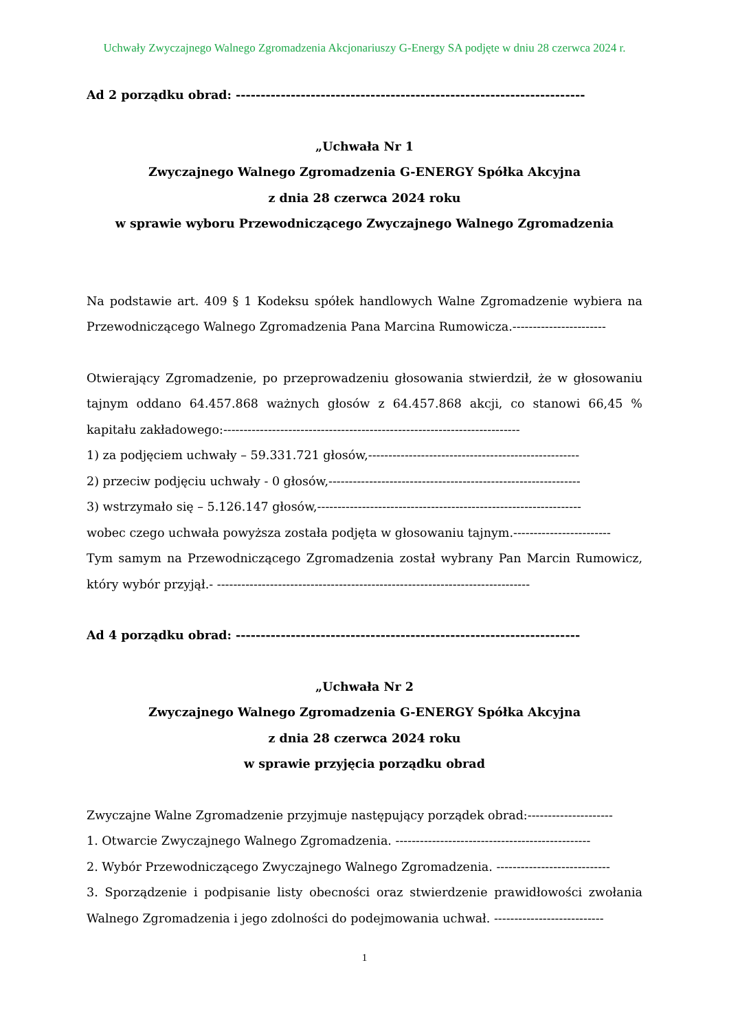Uchwały Zwyczajnego Walnego Zgromadzenia Akcjonariuszy G-Energy SA podjęte w dniu 28 czerwca 2024 r.
Ad 2 porządku obrad: ----------------------------------------------------------------------
„Uchwała Nr 1
Zwyczajnego Walnego Zgromadzenia G-ENERGY Spółka Akcyjna
z dnia 28 czerwca 2024 roku
w sprawie wyboru Przewodniczącego Zwyczajnego Walnego Zgromadzenia
Na podstawie art. 409 § 1 Kodeksu spółek handlowych Walne Zgromadzenie wybiera na Przewodniczącego Walnego Zgromadzenia Pana Marcina Rumowicza.-----------------------
Otwierający Zgromadzenie, po przeprowadzeniu głosowania stwierdził, że w głosowaniu tajnym oddano 64.457.868 ważnych głosów z 64.457.868 akcji, co stanowi 66,45 % kapitału zakładowego:-------------------------------------------------------------------------
1) za podjęciem uchwały – 59.331.721 głosów,----------------------------------------------------
2) przeciw podjęciu uchwały - 0 głosów,--------------------------------------------------------------
3) wstrzymało się – 5.126.147 głosów,-----------------------------------------------------------------
wobec czego uchwała powyższa została podjęta w głosowaniu tajnym.------------------------
Tym samym na Przewodniczącego Zgromadzenia został wybrany Pan Marcin Rumowicz, który wybór przyjął.- -----------------------------------------------------------------------------
Ad 4 porządku obrad: ---------------------------------------------------------------------
„Uchwała Nr 2
Zwyczajnego Walnego Zgromadzenia G-ENERGY Spółka Akcyjna
z dnia 28 czerwca 2024 roku
w sprawie przyjęcia porządku obrad
Zwyczajne Walne Zgromadzenie przyjmuje następujący porządek obrad:---------------------
1. Otwarcie Zwyczajnego Walnego Zgromadzenia. ------------------------------------------------
2. Wybór Przewodniczącego Zwyczajnego Walnego Zgromadzenia. ----------------------------
3. Sporządzenie i podpisanie listy obecności oraz stwierdzenie prawidłowości zwołania Walnego Zgromadzenia i jego zdolności do podejmowania uchwał. ---------------------------
1